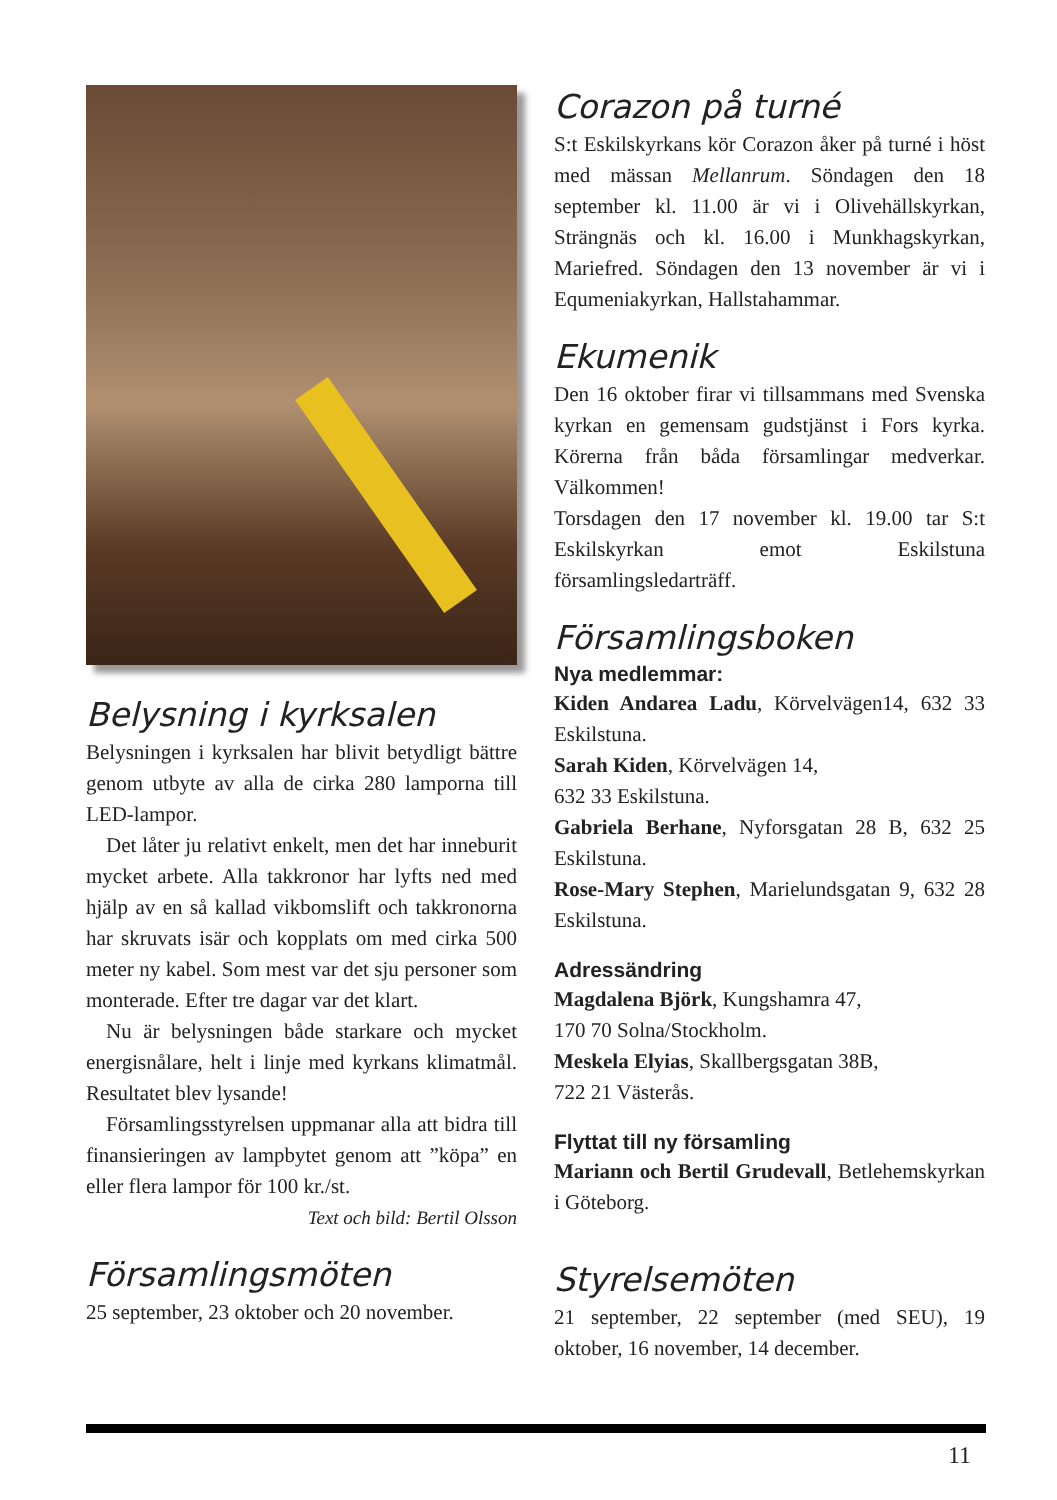Belysning i kyrksalen
Belysningen i kyrksalen har blivit betydligt bättre genom utbyte av alla de cirka 280 lamporna till LED-lampor.
Det låter ju relativt enkelt, men det har inneburit mycket arbete. Alla takkronor har lyfts ned med hjälp av en så kallad vikbomslift och takkronorna har skruvats isär och kopplats om med cirka 500 meter ny kabel. Som mest var det sju personer som monterade. Efter tre dagar var det klart.
Nu är belysningen både starkare och mycket energisnålare, helt i linje med kyrkans klimatmål. Resultatet blev lysande!
Församlingsstyrelsen uppmanar alla att bidra till finansieringen av lampbytet genom att ”köpa” en eller flera lampor för 100 kr./st.
Text och bild: Bertil Olsson
Församlingsmöten
25 september, 23 oktober och 20 november.
Corazon på turné
S:t Eskilskyrkans kör Corazon åker på turné i höst med mässan Mellanrum. Söndagen den 18 september kl. 11.00 är vi i Olivehällskyrkan, Strängnäs och kl. 16.00 i Munkhagskyrkan, Mariefred. Söndagen den 13 november är vi i Equmeniakyrkan, Hallstahammar.
Ekumenik
Den 16 oktober firar vi tillsammans med Svenska kyrkan en gemensam gudstjänst i Fors kyrka. Körerna från båda församlingar medverkar. Välkommen!
Torsdagen den 17 november kl. 19.00 tar S:t Eskilskyrkan emot Eskilstuna församlingsledarträff.
Församlingsboken
Nya medlemmar:
Kiden Andarea Ladu, Körvelvägen14, 632 33 Eskilstuna.
Sarah Kiden, Körvelvägen 14,
632 33 Eskilstuna.
Gabriela Berhane, Nyforsgatan 28 B, 632 25 Eskilstuna.
Rose-Mary Stephen, Marielundsgatan 9, 632 28 Eskilstuna.
Adressändring
Magdalena Björk, Kungshamra 47,
170 70 Solna/Stockholm.
Meskela Elyias, Skallbergsgatan 38B,
722 21 Västerås.
Flyttat till ny församling
Mariann och Bertil Grudevall, Betlehemskyrkan i Göteborg.
Styrelsemöten
21 september, 22 september (med SEU), 19 oktober, 16 november, 14 december.
11